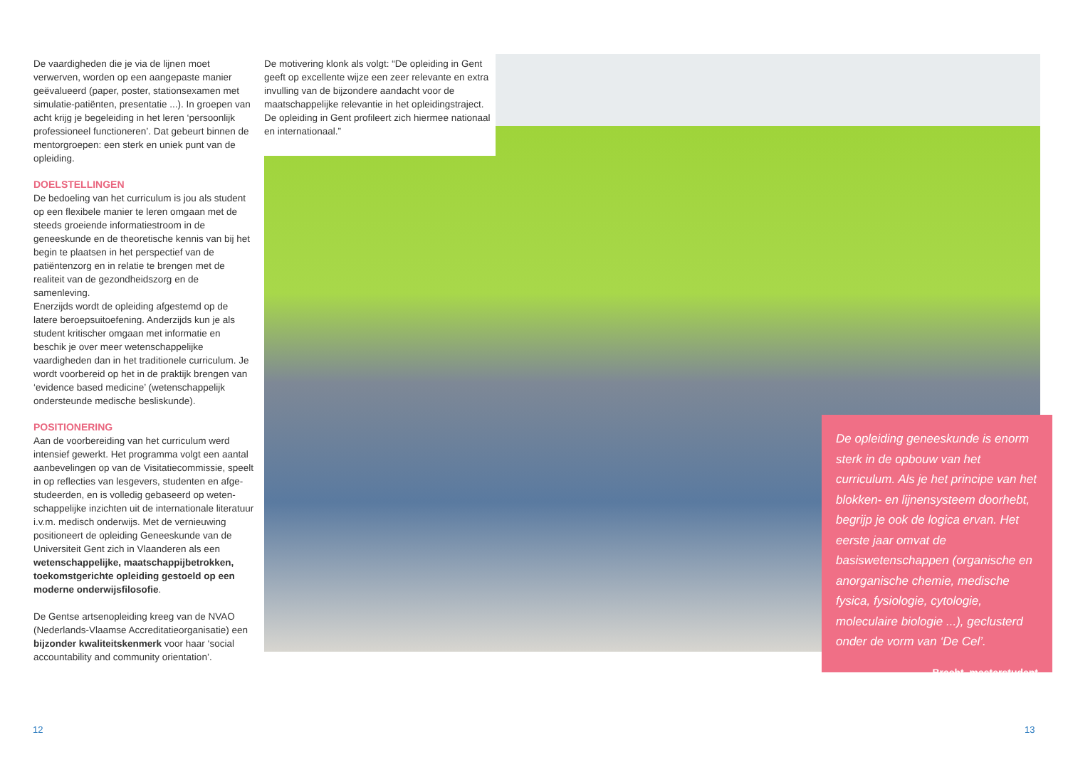De vaardigheden die je via de lijnen moet verwerven, worden op een aangepaste manier geëvalueerd (paper, poster, stationsexamen met simulatie-patiënten, presentatie ...). In groepen van acht krijg je begeleiding in het leren ‘persoonlijk professioneel functioneren’. Dat gebeurt binnen de mentorgroepen: een sterk en uniek punt van de opleiding.
DOELSTELLINGEN
De bedoeling van het curriculum is jou als student op een flexibele manier te leren omgaan met de steeds groeiende informatiestroom in de geneeskunde en de theoretische kennis van bij het begin te plaatsen in het perspectief van de patiëntenzorg en in relatie te brengen met de realiteit van de gezondheidszorg en de samenleving.
Enerzijds wordt de opleiding afgestemd op de latere beroepsuitoefening. Anderzijds kun je als student kritischer omgaan met informatie en beschik je over meer wetenschappelijke vaardigheden dan in het traditionele curriculum. Je wordt voorbereid op het in de praktijk brengen van ‘evidence based medicine’ (wetenschappelijk ondersteunde medische besliskunde).
POSITIONERING
Aan de voorbereiding van het curriculum werd intensief gewerkt. Het programma volgt een aantal aanbevelingen op van de Visitatiecommissie, speelt in op reflecties van lesgevers, studenten en afge-studeerden, en is volledig gebaseerd op weten-schappelijke inzichten uit de internationale literatuur i.v.m. medisch onderwijs. Met de vernieuwing positioneert de opleiding Geneeskunde van de Universiteit Gent zich in Vlaanderen als een wetenschappelijke, maatschappijbetrokken, toekomstgerichte opleiding gestoeld op een moderne onderwijsfilosofie.
De Gentse artsenopleiding kreeg van de NVAO (Nederlands-Vlaamse Accreditatieorganisatie) een bijzonder kwaliteitskenmerk voor haar ‘social accountability and community orientation’.
De motivering klonk als volgt: “De opleiding in Gent geeft op excellente wijze een zeer relevante en extra invulling van de bijzondere aandacht voor de maatschappelijke relevantie in het opleidingstraject. De opleiding in Gent profileert zich hiermee nationaal en internationaal.”
De opleiding geneeskunde is enorm sterk in de opbouw van het curriculum. Als je het principe van het blokken- en lijnensysteem doorhebt, begrijp je ook de logica ervan. Het eerste jaar omvat de basiswetenschappen (organische en anorganische chemie, medische fysica, fysiologie, cytologie, moleculaire biologie ...), geclusterd onder de vorm van ‘De Cel’.
Brecht, masterstudent
12 13